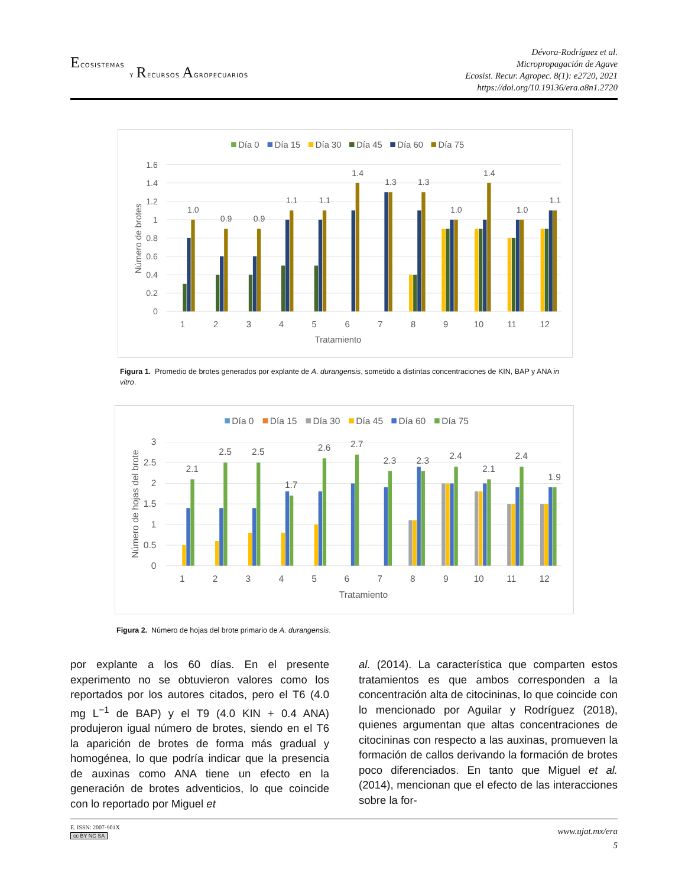ECOSISTEMAS
Y RECURSOS AGROPECUARIOS
Dévora-Rodríguez et al.
Micropropagación de Agave
Ecosist. Recur. Agropec. 8(1): e2720, 2021
https://doi.org/10.19136/era.a8n1.2720
Día 0
Día 15
Día 30
Día 45
Día 60
Día 75
1.6
1.4
1.2
1
0.8
0.6
0.4
0.2
0
Número de brotes
1.0
0.9
0.9
1.1
1.1
1.4
1.3
1.3
1.0
1.4
1.0
1.1
1
2
3
4
5
6
7
8
9
10
11
12
Tratamiento
Figura 1. Promedio de brotes generados por explante de A. durangensis, sometido a distintas concentraciones de KIN, BAP y ANA in vitro.
Día 0
Día 15
Día 30
Día 45
Día 60
Día 75
3
2.5
2
1.5
1
0.5
0
Número de hojas del brote
2.1
2.5
2.5
1.7
2.6
2.7
2.3
2.3
2.4
2.1
2.4
1.9
1
2
3
4
5
6
7
8
9
10
11
12
Tratamiento
Figura 2. Número de hojas del brote primario de A. durangensis.
por explante a los 60 días. En el presente experimento no se obtuvieron valores como los reportados por los autores citados, pero el T6 (4.0 mg L<sup>−1</sup> de BAP) y el T9 (4.0 KIN + 0.4 ANA) produjeron igual número de brotes, siendo en el T6 la aparición de brotes de forma más gradual y homogénea, lo que podría indicar que la presencia de auxinas como ANA tiene un efecto en la generación de brotes adventicios, lo que coincide con lo reportado por Miguel et
al. (2014). La característica que comparten estos tratamientos es que ambos corresponden a la concentración alta de citocininas, lo que coincide con lo mencionado por Aguilar y Rodríguez (2018), quienes argumentan que altas concentraciones de citocininas con respecto a las auxinas, promueven la formación de callos derivando la formación de brotes poco diferenciados. En tanto que Miguel et al. (2014), mencionan que el efecto de las interacciones sobre la for-
E. ISSN: 2007-901X
cc BY NC SA
www.ujat.mx/era
5